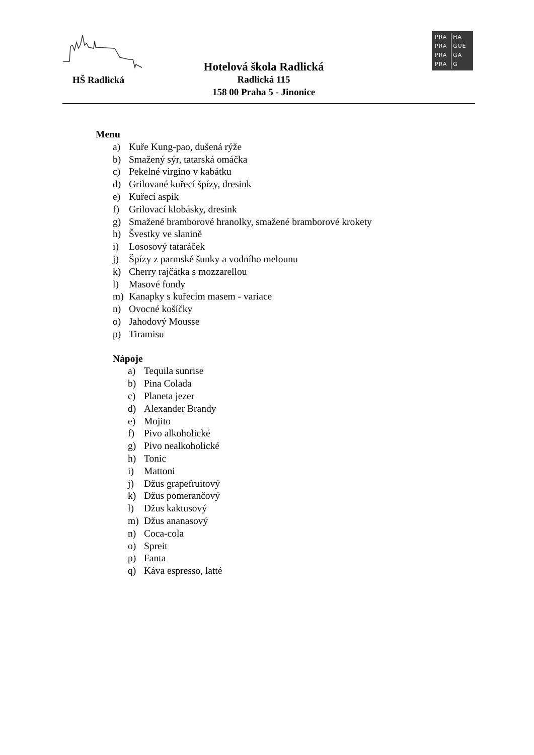HŠ Radlická
Hotelová škola Radlická
Radlická 115
158 00 Praha 5 - Jinonice
PRA HA
PRA GUE
PRA GA
PRA G
Menu
a) Kuře Kung-pao, dušená rýže
b) Smažený sýr, tatarská omáčka
c) Pekelné virgino v kabátku
d) Grilované kuřecí špízy, dresink
e) Kuřecí aspik
f) Grilovací klobásky, dresink
g) Smažené bramborové hranolky, smažené bramborové krokety
h) Švestky ve slanině
i) Lososový tataráček
j) Špízy z parmské šunky a vodního melounu
k) Cherry rajčátka s mozzarellou
l) Masové fondy
m) Kanapky s kuřecím masem - variace
n) Ovocné košíčky
o) Jahodový Mousse
p) Tiramisu
Nápoje
a) Tequila sunrise
b) Pina Colada
c) Planeta jezer
d) Alexander Brandy
e) Mojito
f) Pivo alkoholické
g) Pivo nealkoholické
h) Tonic
i) Mattoni
j) Džus grapefruitový
k) Džus pomerančový
l) Džus kaktusový
m) Džus ananasový
n) Coca-cola
o) Spreit
p) Fanta
q) Káva espresso, latté